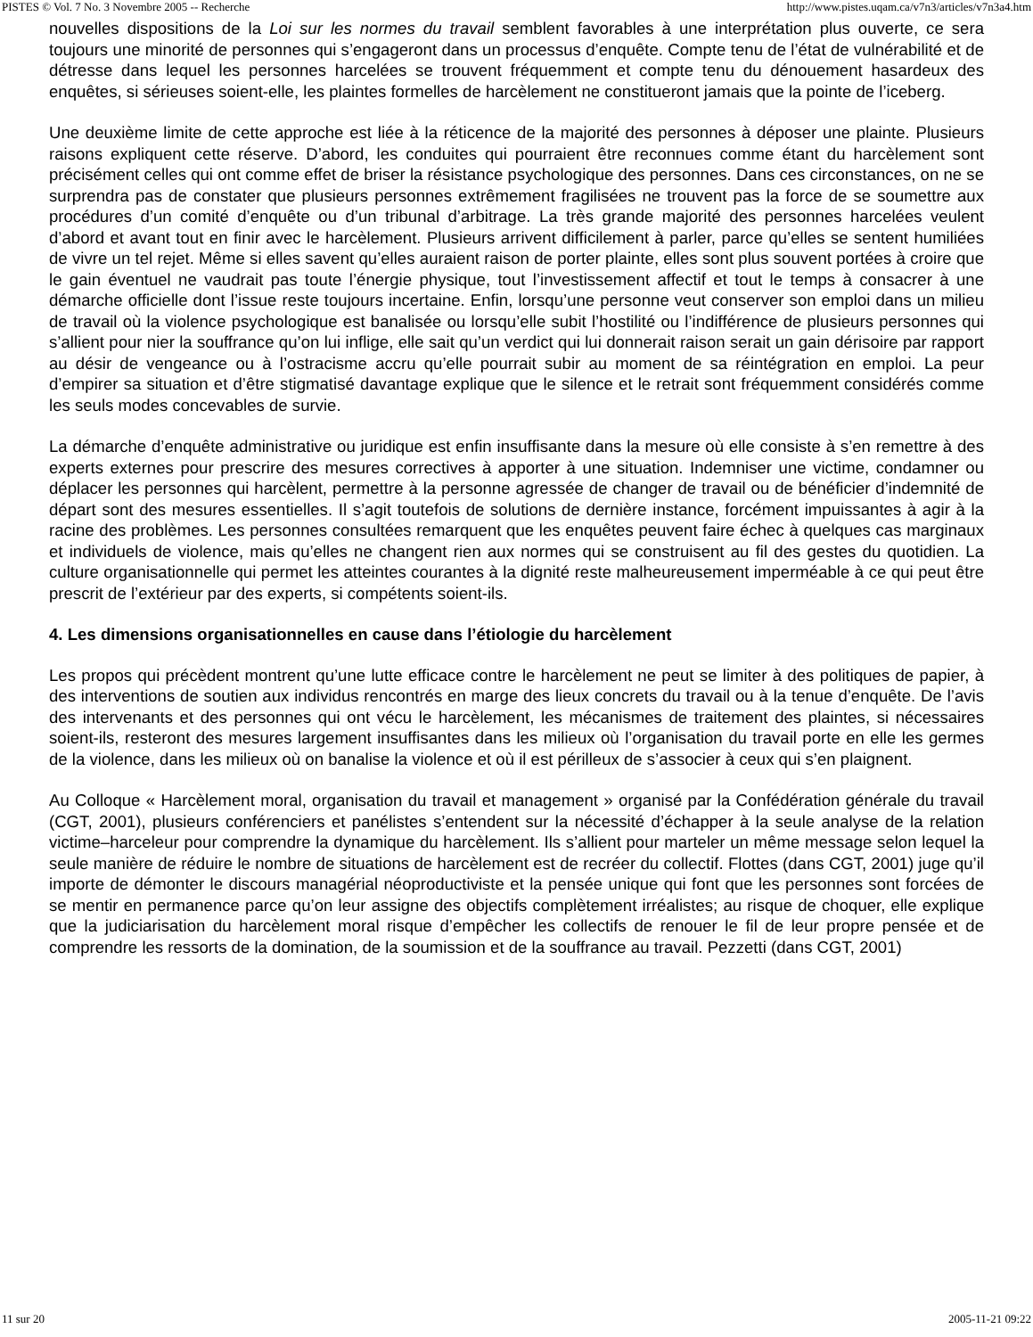PISTES © Vol. 7 No. 3 Novembre 2005 -- Recherche http://www.pistes.uqam.ca/v7n3/articles/v7n3a4.htm
nouvelles dispositions de la Loi sur les normes du travail semblent favorables à une interprétation plus ouverte, ce sera toujours une minorité de personnes qui s’engageront dans un processus d’enquête. Compte tenu de l’état de vulnérabilité et de détresse dans lequel les personnes harcelées se trouvent fréquemment et compte tenu du dénouement hasardeux des enquêtes, si sérieuses soient-elle, les plaintes formelles de harcèlement ne constitueront jamais que la pointe de l’iceberg.
Une deuxième limite de cette approche est liée à la réticence de la majorité des personnes à déposer une plainte. Plusieurs raisons expliquent cette réserve. D’abord, les conduites qui pourraient être reconnues comme étant du harcèlement sont précisément celles qui ont comme effet de briser la résistance psychologique des personnes. Dans ces circonstances, on ne se surprendra pas de constater que plusieurs personnes extrêmement fragilisées ne trouvent pas la force de se soumettre aux procédures d’un comité d’enquête ou d’un tribunal d’arbitrage. La très grande majorité des personnes harcelées veulent d’abord et avant tout en finir avec le harcèlement. Plusieurs arrivent difficilement à parler, parce qu’elles se sentent humiliées de vivre un tel rejet. Même si elles savent qu’elles auraient raison de porter plainte, elles sont plus souvent portées à croire que le gain éventuel ne vaudrait pas toute l’énergie physique, tout l’investissement affectif et tout le temps à consacrer à une démarche officielle dont l’issue reste toujours incertaine. Enfin, lorsqu’une personne veut conserver son emploi dans un milieu de travail où la violence psychologique est banalisée ou lorsqu’elle subit l’hostilité ou l’indifférence de plusieurs personnes qui s’allient pour nier la souffrance qu’on lui inflige, elle sait qu’un verdict qui lui donnerait raison serait un gain dérisoire par rapport au désir de vengeance ou à l’ostracisme accru qu’elle pourrait subir au moment de sa réintégration en emploi. La peur d’empirer sa situation et d’être stigmatisé davantage explique que le silence et le retrait sont fréquemment considérés comme les seuls modes concevables de survie.
La démarche d’enquête administrative ou juridique est enfin insuffisante dans la mesure où elle consiste à s’en remettre à des experts externes pour prescrire des mesures correctives à apporter à une situation. Indemniser une victime, condamner ou déplacer les personnes qui harcèlent, permettre à la personne agressée de changer de travail ou de bénéficier d’indemnité de départ sont des mesures essentielles. Il s’agit toutefois de solutions de dernière instance, forcément impuissantes à agir à la racine des problèmes. Les personnes consultées remarquent que les enquêtes peuvent faire échec à quelques cas marginaux et individuels de violence, mais qu’elles ne changent rien aux normes qui se construisent au fil des gestes du quotidien. La culture organisationnelle qui permet les atteintes courantes à la dignité reste malheureusement imperméable à ce qui peut être prescrit de l’extérieur par des experts, si compétents soient-ils.
4. Les dimensions organisationnelles en cause dans l’étiologie du harcèlement
Les propos qui précèdent montrent qu’une lutte efficace contre le harcèlement ne peut se limiter à des politiques de papier, à des interventions de soutien aux individus rencontrés en marge des lieux concrets du travail ou à la tenue d’enquête. De l’avis des intervenants et des personnes qui ont vécu le harcèlement, les mécanismes de traitement des plaintes, si nécessaires soient-ils, resteront des mesures largement insuffisantes dans les milieux où l’organisation du travail porte en elle les germes de la violence, dans les milieux où on banalise la violence et où il est périlleux de s’associer à ceux qui s’en plaignent.
Au Colloque « Harcèlement moral, organisation du travail et management » organisé par la Confédération générale du travail (CGT, 2001), plusieurs conférenciers et panélistes s’entendent sur la nécessité d’échapper à la seule analyse de la relation victime–harceleur pour comprendre la dynamique du harcèlement. Ils s’allient pour marteler un même message selon lequel la seule manière de réduire le nombre de situations de harcèlement est de recréer du collectif. Flottes (dans CGT, 2001) juge qu’il importe de démonter le discours managérial néoproductiviste et la pensée unique qui font que les personnes sont forcées de se mentir en permanence parce qu’on leur assigne des objectifs complètement irréalistes; au risque de choquer, elle explique que la judiciarisation du harcèlement moral risque d’empêcher les collectifs de renouer le fil de leur propre pensée et de comprendre les ressorts de la domination, de la soumission et de la souffrance au travail. Pezzetti (dans CGT, 2001)
11 sur 20 2005-11-21 09:22